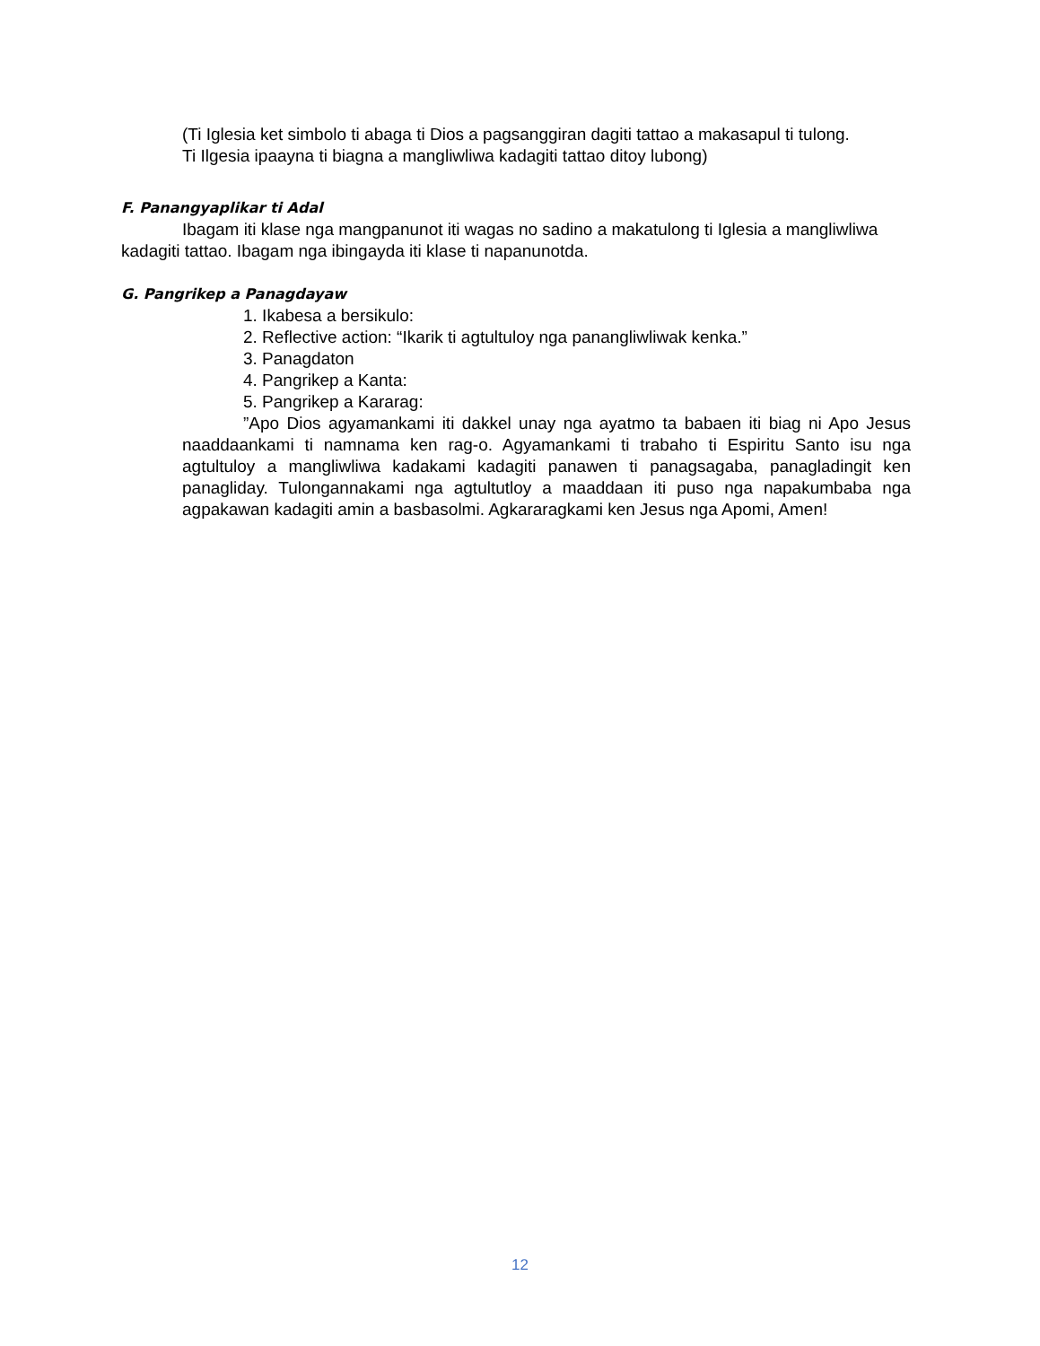(Ti Iglesia ket simbolo ti abaga ti Dios a pagsanggiran dagiti tattao a makasapul ti tulong.
Ti Ilgesia ipaayna ti biagna a mangliwliwa kadagiti tattao ditoy lubong)
F. Panangyaplikar ti Adal
Ibagam iti klase nga mangpanunot iti wagas no sadino a makatulong ti Iglesia a mangliwliwa kadagiti tattao. Ibagam nga ibingayda iti klase ti napanunotda.
G. Pangrikep a Panagdayaw
1. Ikabesa a bersikulo:
2. Reflective action: “Ikarik ti agtultuloy nga panangliwliwak kenka.”
3. Panagdaton
4. Pangrikep a Kanta:
5. Pangrikep a Kararag:
”Apo Dios agyamankami iti dakkel unay nga ayatmo ta babaen iti biag ni Apo Jesus naaddaankami ti namnama ken rag-o. Agyamankami ti trabaho ti Espiritu Santo isu nga agtultuloy a mangliwliwa kadakami kadagiti panawen ti panagsagaba, panagladingit ken panagliday. Tulongannakami nga agtultutloy a maaddaan iti puso nga napakumbaba nga agpakawan kadagiti amin a basbasolmi. Agkararagkami ken Jesus nga Apomi, Amen!
12